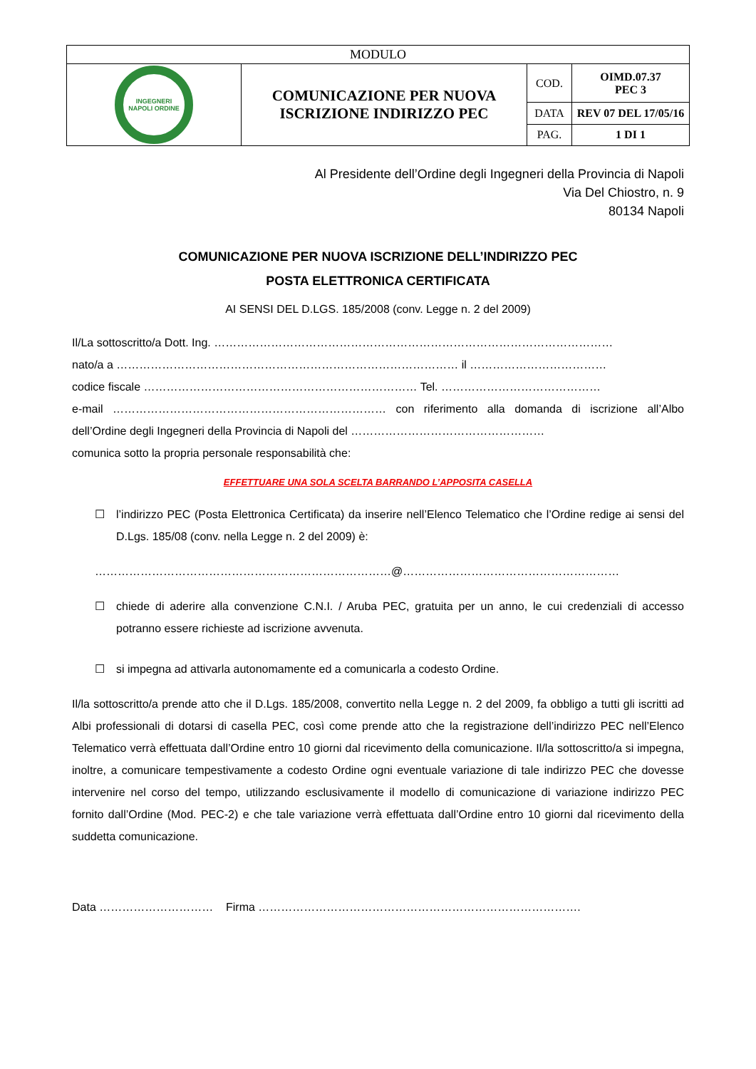| MODULO | | | |
| INGEGNERI NAPOLI ORDINE | COMUNICAZIONE PER NUOVA ISCRIZIONE INDIRIZZO PEC | COD. | OIMD.07.37 PEC 3 |
| | | DATA | REV 07 DEL 17/05/16 |
| | | PAG. | 1 DI 1 |
Al Presidente dell’Ordine degli Ingegneri della Provincia di Napoli
Via Del Chiostro, n. 9
80134 Napoli
COMUNICAZIONE PER NUOVA ISCRIZIONE DELL’INDIRIZZO PEC
POSTA ELETTRONICA CERTIFICATA
AI SENSI DEL D.LGS. 185/2008 (conv. Legge n. 2 del 2009)
Il/La sottoscritto/a Dott. Ing. ……………………………………………………………………………………………
nato/a a ……………………………………………………………………………… il ………………………………
codice fiscale ……………………………………………………………… Tel. ……………………………………
e-mail ……………………………………………………………… con riferimento alla domanda di iscrizione all’Albo dell’Ordine degli Ingegneri della Provincia di Napoli del ……………………………………………
comunica sotto la propria personale responsabilità che:
EFFETTUARE UNA SOLA SCELTA BARRANDO L’APPOSITA CASELLA
☐ l’indirizzo PEC (Posta Elettronica Certificata) da inserire nell’Elenco Telematico che l’Ordine redige ai sensi del D.Lgs. 185/08 (conv. nella Legge n. 2 del 2009) è:
……………………………………………………………………@…………………………………………………
☐ chiede di aderire alla convenzione C.N.I. / Aruba PEC, gratuita per un anno, le cui credenziali di accesso potranno essere richieste ad iscrizione avvenuta.
☐ si impegna ad attivarla autonomamente ed a comunicarla a codesto Ordine.
Il/la sottoscritto/a prende atto che il D.Lgs. 185/2008, convertito nella Legge n. 2 del 2009, fa obbligo a tutti gli iscritti ad Albi professionali di dotarsi di casella PEC, così come prende atto che la registrazione dell’indirizzo PEC nell’Elenco Telematico verrà effettuata dall’Ordine entro 10 giorni dal ricevimento della comunicazione. Il/la sottoscritto/a si impegna, inoltre, a comunicare tempestivamente a codesto Ordine ogni eventuale variazione di tale indirizzo PEC che dovesse intervenire nel corso del tempo, utilizzando esclusivamente il modello di comunicazione di variazione indirizzo PEC fornito dall’Ordine (Mod. PEC-2) e che tale variazione verrà effettuata dall’Ordine entro 10 giorni dal ricevimento della suddetta comunicazione.
Data ………………………… Firma ………………………………………………………………………….